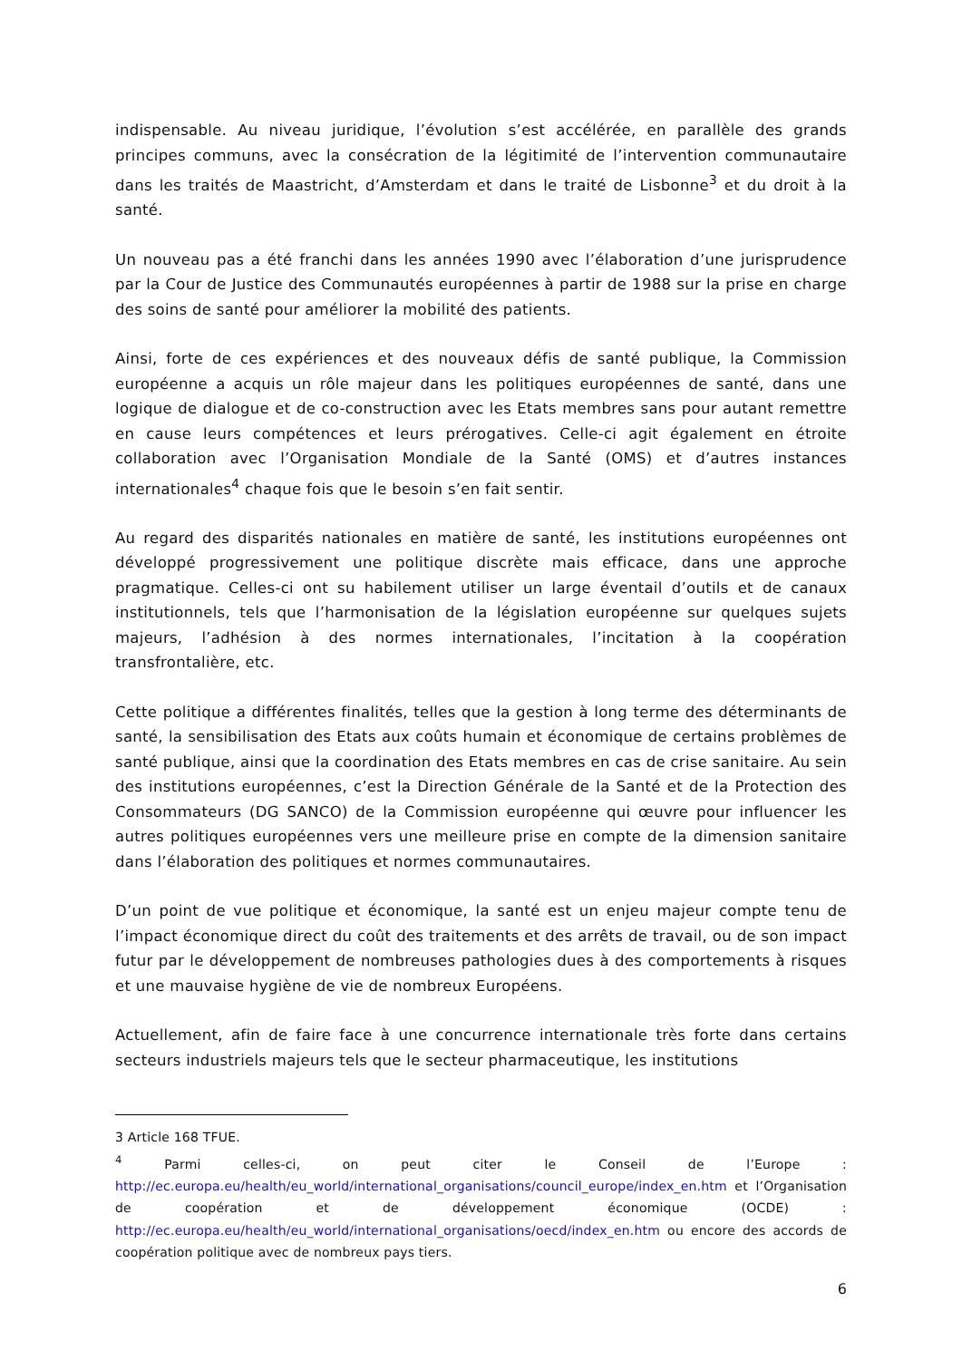indispensable. Au niveau juridique, l’évolution s’est accélérée, en parallèle des grands principes communs, avec la consécration de la légitimité de l’intervention communautaire dans les traités de Maastricht, d’Amsterdam et dans le traité de Lisbonne<sup>3</sup> et du droit à la santé.
Un nouveau pas a été franchi dans les années 1990 avec l’élaboration d’une jurisprudence par la Cour de Justice des Communautés européennes à partir de 1988 sur la prise en charge des soins de santé pour améliorer la mobilité des patients.
Ainsi, forte de ces expériences et des nouveaux défis de santé publique, la Commission européenne a acquis un rôle majeur dans les politiques européennes de santé, dans une logique de dialogue et de co-construction avec les Etats membres sans pour autant remettre en cause leurs compétences et leurs prérogatives. Celle-ci agit également en étroite collaboration avec l’Organisation Mondiale de la Santé (OMS) et d’autres instances internationales<sup>4</sup> chaque fois que le besoin s’en fait sentir.
Au regard des disparités nationales en matière de santé, les institutions européennes ont développé progressivement une politique discrète mais efficace, dans une approche pragmatique. Celles-ci ont su habilement utiliser un large éventail d’outils et de canaux institutionnels, tels que l’harmonisation de la législation européenne sur quelques sujets majeurs, l’adhésion à des normes internationales, l’incitation à la coopération transfrontalière, etc.
Cette politique a différentes finalités, telles que la gestion à long terme des déterminants de santé, la sensibilisation des Etats aux coûts humain et économique de certains problèmes de santé publique, ainsi que la coordination des Etats membres en cas de crise sanitaire. Au sein des institutions européennes, c’est la Direction Générale de la Santé et de la Protection des Consommateurs (DG SANCO) de la Commission européenne qui œuvre pour influencer les autres politiques européennes vers une meilleure prise en compte de la dimension sanitaire dans l’élaboration des politiques et normes communautaires.
D’un point de vue politique et économique, la santé est un enjeu majeur compte tenu de l’impact économique direct du coût des traitements et des arrêts de travail, ou de son impact futur par le développement de nombreuses pathologies dues à des comportements à risques et une mauvaise hygiène de vie de nombreux Européens.
Actuellement, afin de faire face à une concurrence internationale très forte dans certains secteurs industriels majeurs tels que le secteur pharmaceutique, les institutions
3 Article 168 TFUE.
<sup>4</sup> Parmi celles-ci, on peut citer le Conseil de l’Europe : http://ec.europa.eu/health/eu_world/international_organisations/council_europe/index_en.htm et l’Organisation de coopération et de développement économique (OCDE) : http://ec.europa.eu/health/eu_world/international_organisations/oecd/index_en.htm ou encore des accords de coopération politique avec de nombreux pays tiers.
6